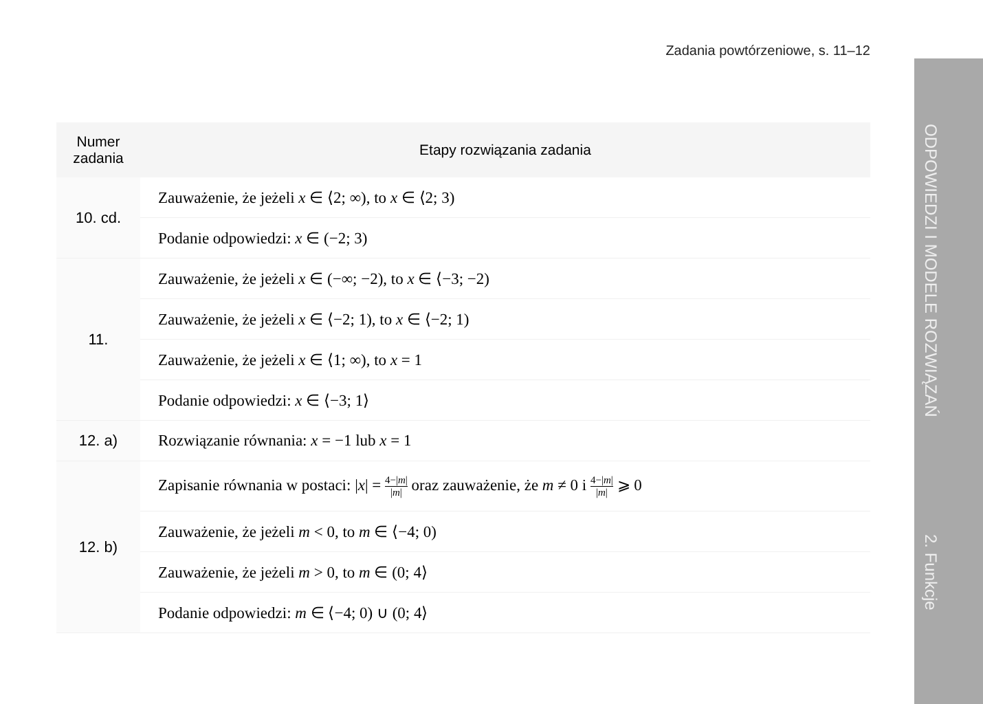Zadania powtórzeniowe, s. 11–12
ODPOWIEDZI I MODELE ROZWIĄZAŃ 2. Funkcje
| Numer zadania | Etapy rozwiązania zadania |
| --- | --- |
| 10. cd. | Zauważenie, że jeżeli x ∈ ⟨2; ∞), to x ∈ ⟨2; 3) |
| | Podanie odpowiedzi: x ∈ (−2; 3) |
| 11. | Zauważenie, że jeżeli x ∈ (−∞; −2), to x ∈ ⟨−3; −2) |
| | Zauważenie, że jeżeli x ∈ ⟨−2; 1), to x ∈ ⟨−2; 1) |
| | Zauważenie, że jeżeli x ∈ ⟨1; ∞), to x = 1 |
| | Podanie odpowiedzi: x ∈ ⟨−3; 1⟩ |
| 12. a) | Rozwiązanie równania: x = −1 lub x = 1 |
| 12. b) | Zapisanie równania w postaci: / x / = 4−/ m / / m / oraz zauważenie, że m ≠ 0 i 4−/ m / / m / ⩾ 0 |
| | Zauważenie, że jeżeli m < 0, to m ∈ ⟨−4; 0) |
| | Zauważenie, że jeżeli m > 0, to m ∈ (0; 4⟩ |
| | Podanie odpowiedzi: m ∈ ⟨−4; 0) ∪ (0; 4⟩ |